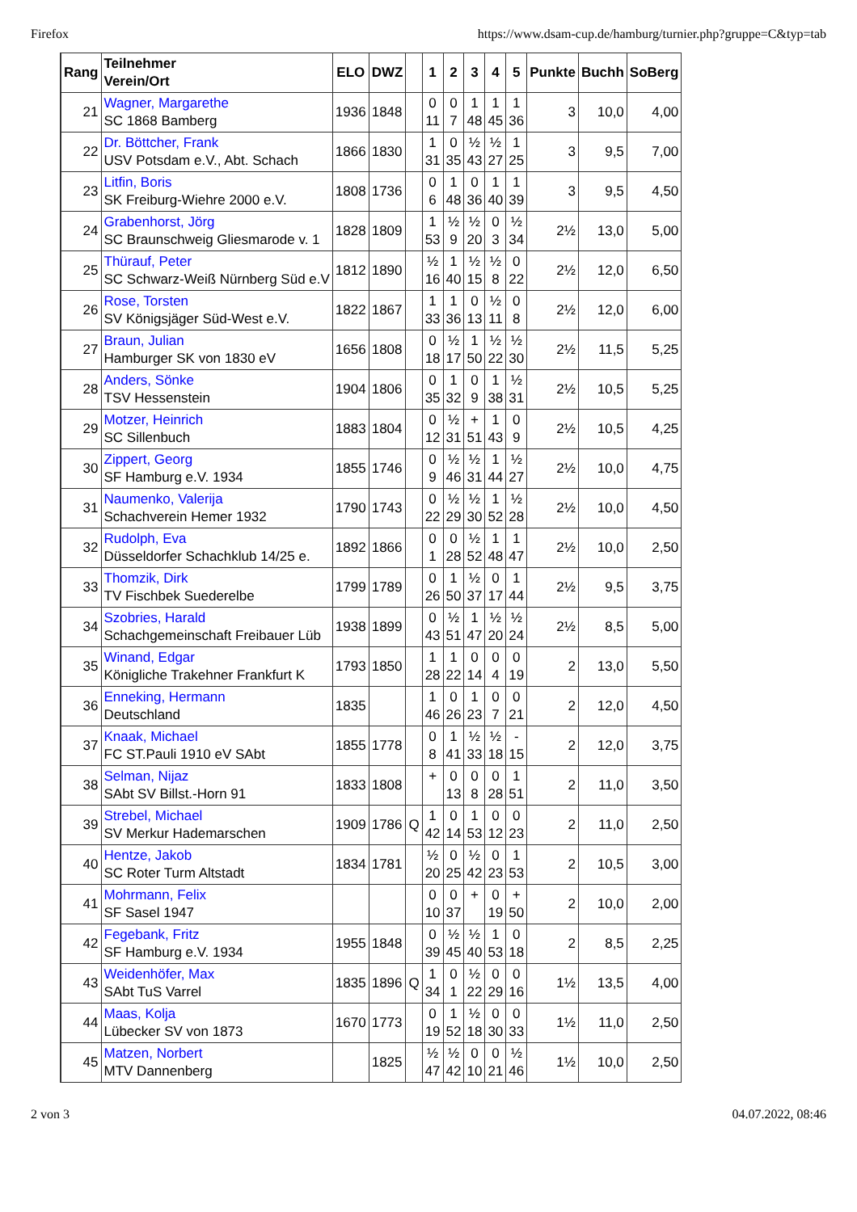Firefox https://www.dsam-cup.de/hamburg/turnier.php?gruppe=C&typ=tab
| Rang | Teilnehmer Verein/Ort | ELO | DWZ | | 1 | 2 | 3 | 4 | 5 | Punkte | Buchh | SoBerg |
| --- | --- | --- | --- | --- | --- | --- | --- | --- | --- | --- | --- | --- |
| 21 | Wagner, Margarethe SC 1868 Bamberg | 1936 | 1848 | | 0 11 | 0 7 | 1 48 | 1 45 | 1 36 | 3 | 10,0 | 4,00 |
| 22 | Dr. Böttcher, Frank USV Potsdam e.V., Abt. Schach | 1866 | 1830 | | 1 31 | 0 35 | ½ 43 | ½ 27 | 1 25 | 3 | 9,5 | 7,00 |
| 23 | Litfin, Boris SK Freiburg-Wiehre 2000 e.V. | 1808 | 1736 | | 0 6 | 1 48 | 0 36 | 1 40 | 1 39 | 3 | 9,5 | 4,50 |
| 24 | Grabenhorst, Jörg SC Braunschweig Gliesmarode v. 1 | 1828 | 1809 | | 1 53 | ½ 9 | ½ 20 | 0 3 | ½ 34 | 2½ | 13,0 | 5,00 |
| 25 | Thürauf, Peter SC Schwarz-Weiß Nürnberg Süd e.V | 1812 | 1890 | | ½ 16 | 1 40 | ½ 15 | ½ 8 | 0 22 | 2½ | 12,0 | 6,50 |
| 26 | Rose, Torsten SV Königsjäger Süd-West e.V. | 1822 | 1867 | | 1 33 | 1 36 | 0 13 | ½ 11 | 0 8 | 2½ | 12,0 | 6,00 |
| 27 | Braun, Julian Hamburger SK von 1830 eV | 1656 | 1808 | | 0 18 | ½ 17 | 1 50 | ½ 22 | ½ 30 | 2½ | 11,5 | 5,25 |
| 28 | Anders, Sönke TSV Hessenstein | 1904 | 1806 | | 0 35 | 1 32 | 0 9 | 1 38 | ½ 31 | 2½ | 10,5 | 5,25 |
| 29 | Motzer, Heinrich SC Sillenbuch | 1883 | 1804 | | 0 12 | ½ 31 | + 51 | 1 43 | 0 9 | 2½ | 10,5 | 4,25 |
| 30 | Zippert, Georg SF Hamburg e.V. 1934 | 1855 | 1746 | | 0 9 | ½ 46 | ½ 31 | 1 44 | ½ 27 | 2½ | 10,0 | 4,75 |
| 31 | Naumenko, Valerija Schachverein Hemer 1932 | 1790 | 1743 | | 0 22 | ½ 29 | ½ 30 | 1 52 | ½ 28 | 2½ | 10,0 | 4,50 |
| 32 | Rudolph, Eva Düsseldorfer Schachklub 14/25 e. | 1892 | 1866 | | 0 1 | 0 28 | ½ 52 | 1 48 | 1 47 | 2½ | 10,0 | 2,50 |
| 33 | Thomzik, Dirk TV Fischbek Suederelbe | 1799 | 1789 | | 0 26 | 1 50 | ½ 37 | 0 17 | 1 44 | 2½ | 9,5 | 3,75 |
| 34 | Szobries, Harald Schachgemeinschaft Freibauer Lüb | 1938 | 1899 | | 0 43 | ½ 51 | 1 47 | ½ 20 | ½ 24 | 2½ | 8,5 | 5,00 |
| 35 | Winand, Edgar Königliche Trakehner Frankfurt K | 1793 | 1850 | | 1 28 | 1 22 | 0 14 | 0 4 | 0 19 | 2 | 13,0 | 5,50 |
| 36 | Enneking, Hermann Deutschland | 1835 | | | 1 46 | 0 26 | 1 23 | 0 7 | 0 21 | 2 | 12,0 | 4,50 |
| 37 | Knaak, Michael FC ST.Pauli 1910 eV SAbt | 1855 | 1778 | | 0 8 | 1 41 | ½ 33 | ½ 18 | - 15 | 2 | 12,0 | 3,75 |
| 38 | Selman, Nijaz SAbt SV Billst.-Horn 91 | 1833 | 1808 | | + | 0 13 | 0 8 | 0 28 | 1 51 | 2 | 11,0 | 3,50 |
| 39 | Strebel, Michael SV Merkur Hademarschen | 1909 | 1786 | Q | 1 42 | 0 14 | 1 53 | 0 12 | 0 23 | 2 | 11,0 | 2,50 |
| 40 | Hentze, Jakob SC Roter Turm Altstadt | 1834 | 1781 | | ½ 20 | 0 25 | ½ 42 | 0 23 | 1 53 | 2 | 10,5 | 3,00 |
| 41 | Mohrmann, Felix SF Sasel 1947 | | | | 0 10 | 0 37 | + | 0 19 | + 50 | 2 | 10,0 | 2,00 |
| 42 | Fegebank, Fritz SF Hamburg e.V. 1934 | 1955 | 1848 | | 0 39 | ½ 45 | ½ 40 | 1 53 | 0 18 | 2 | 8,5 | 2,25 |
| 43 | Weidenhöfer, Max SAbt TuS Varrel | 1835 | 1896 | Q | 1 34 | 0 1 | ½ 22 | 0 29 | 0 16 | 1½ | 13,5 | 4,00 |
| 44 | Maas, Kolja Lübecker SV von 1873 | 1670 | 1773 | | 0 19 | 1 52 | ½ 18 | 0 30 | 0 33 | 1½ | 11,0 | 2,50 |
| 45 | Matzen, Norbert MTV Dannenberg | | 1825 | | ½ 47 | ½ 42 | 0 10 | 0 21 | ½ 46 | 1½ | 10,0 | 2,50 |
2 von 3 04.07.2022, 08:46